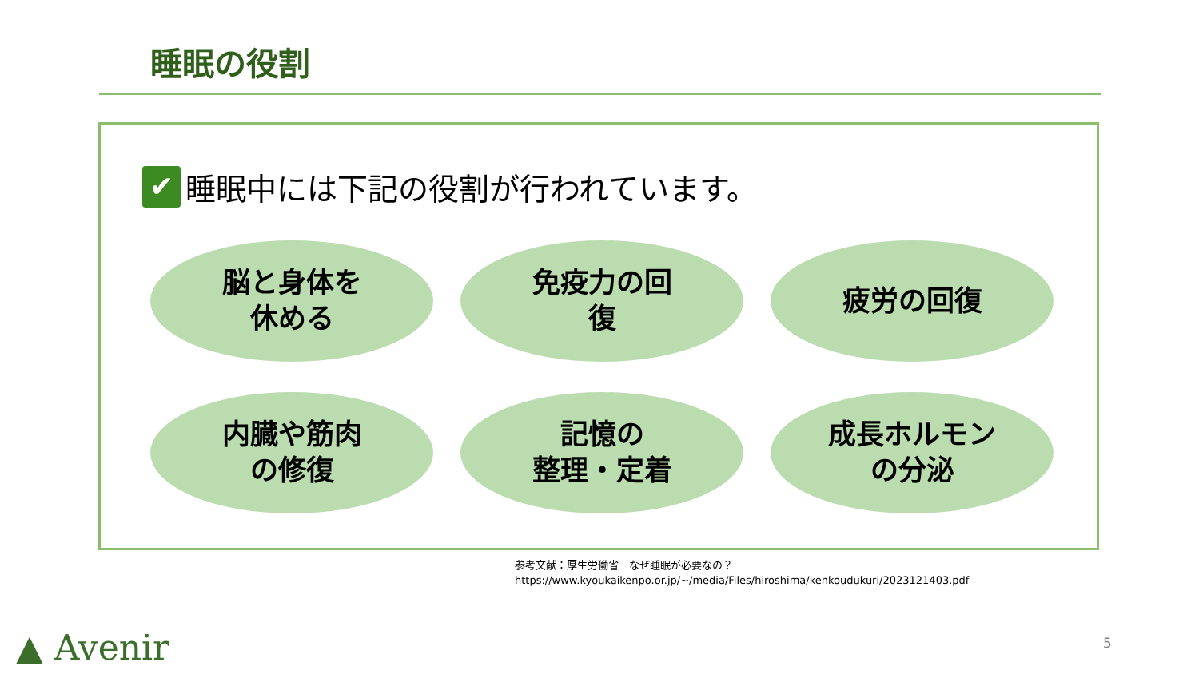睡眠の役割
✔ 睡眠中には下記の役割が行われています。
脳と身体を
休める
免疫力の回
復
疲労の回復
内臓や筋肉
の修復
記憶の
整理・定着
成長ホルモン
の分泌
参考文献：厚生労働省　なぜ睡眠が必要なの？
https://www.kyoukaikenpo.or.jp/~/media/Files/hiroshima/kenkoudukuri/2023121403.pdf
▲ Avenir 5